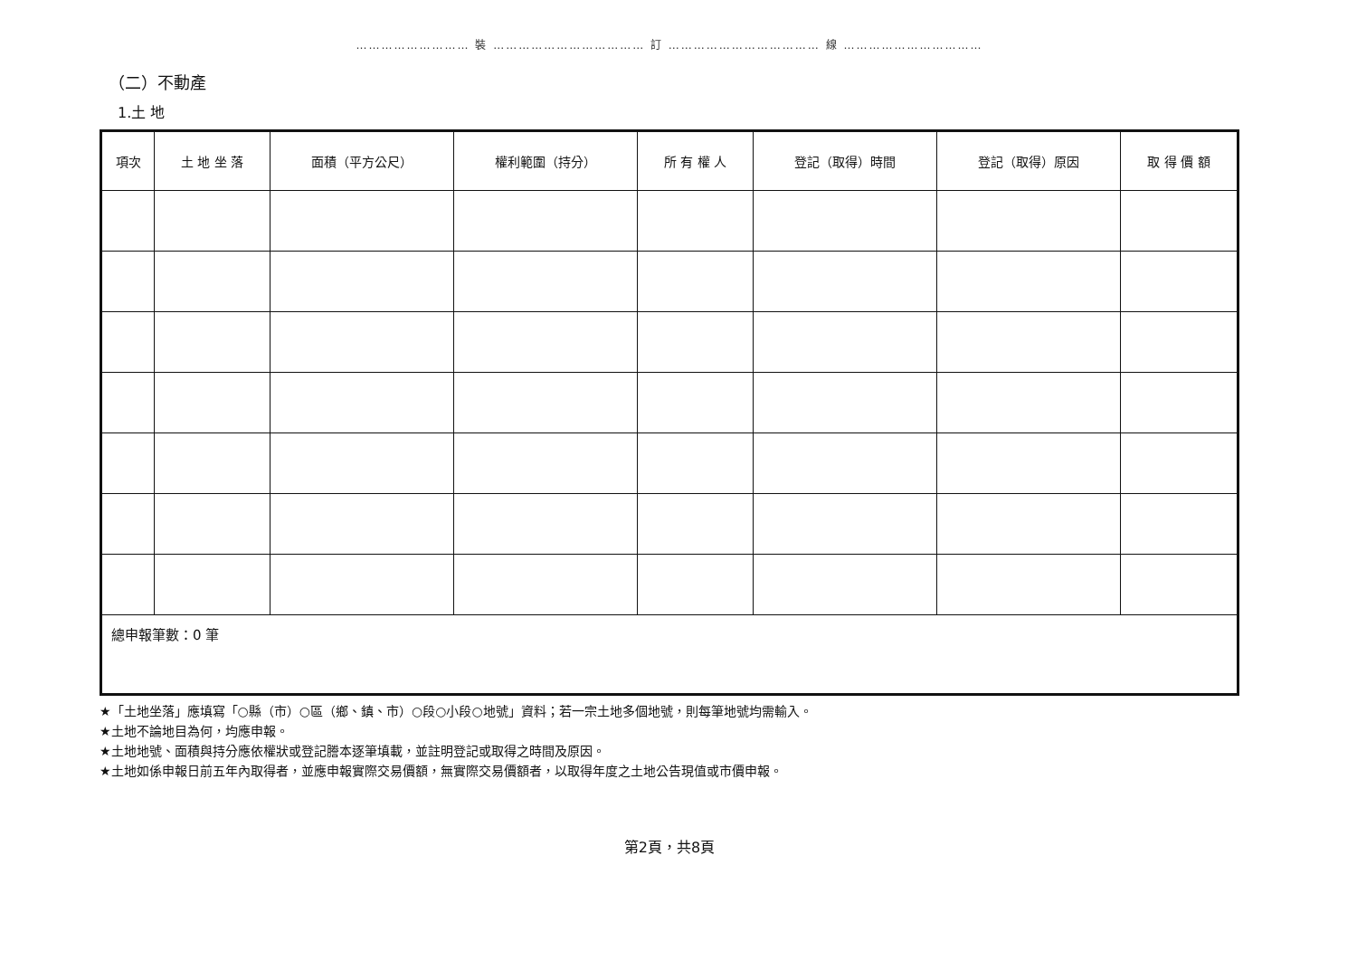……………………… 裝 ……………………………… 訂 ……………………………… 線 ……………………………
（二）不動產
1.土 地
| 項次 | 土 地 坐 落 | 面積（平方公尺） | 權利範圍（持分） | 所 有 權 人 | 登記（取得）時間 | 登記（取得）原因 | 取 得 價 額 |
| --- | --- | --- | --- | --- | --- | --- | --- |
| 總申報筆數：0 筆 | | | | | | | |
★「土地坐落」應填寫「○縣（市）○區（鄉、鎮、市）○段○小段○地號」資料；若一宗土地多個地號，則每筆地號均需輸入。
★土地不論地目為何，均應申報。
★土地地號、面積與持分應依權狀或登記謄本逐筆填載，並註明登記或取得之時間及原因。
★土地如係申報日前五年內取得者，並應申報實際交易價額，無實際交易價額者，以取得年度之土地公告現值或市價申報。
第2頁，共8頁